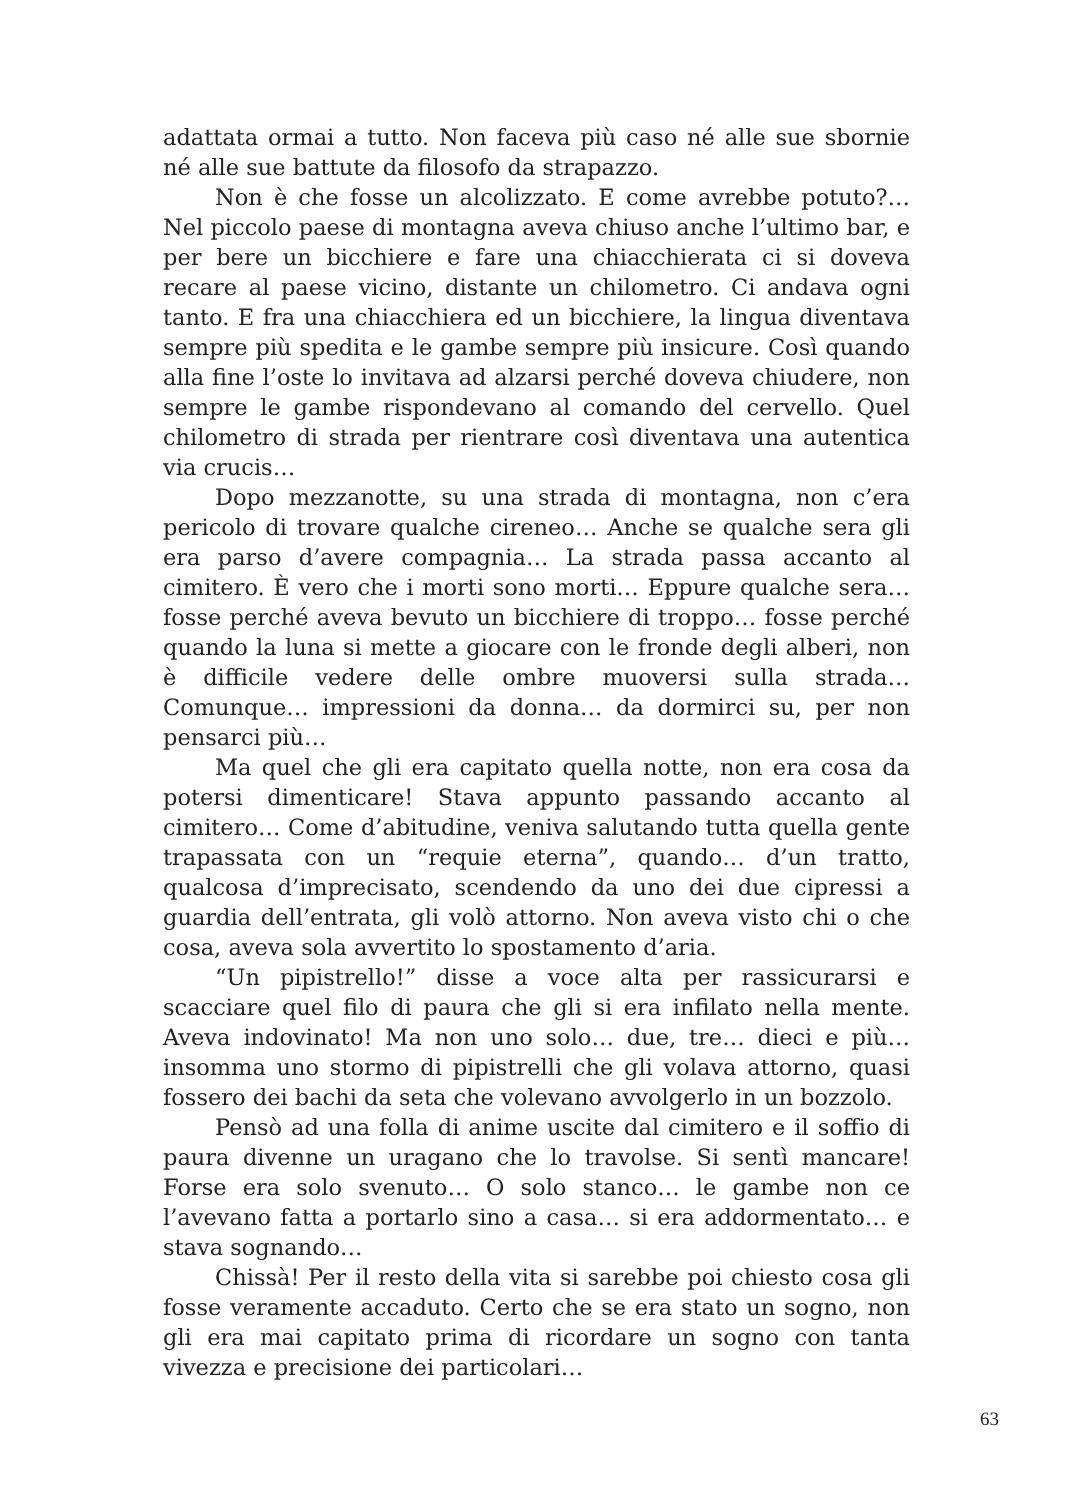adattata ormai a tutto. Non faceva più caso né alle sue sbornie né alle sue battute da filosofo da strapazzo.
Non è che fosse un alcolizzato. E come avrebbe potuto?… Nel piccolo paese di montagna aveva chiuso anche l’ultimo bar, e per bere un bicchiere e fare una chiacchierata ci si doveva recare al paese vicino, distante un chilometro. Ci andava ogni tanto. E fra una chiacchiera ed un bicchiere, la lingua diventava sempre più spedita e le gambe sempre più insicure. Così quando alla fine l’oste lo invitava ad alzarsi perché doveva chiudere, non sempre le gambe rispondevano al comando del cervello. Quel chilometro di strada per rientrare così diventava una autentica via crucis…
Dopo mezzanotte, su una strada di montagna, non c’era pericolo di trovare qualche cireneo… Anche se qualche sera gli era parso d’avere compagnia… La strada passa accanto al cimitero. È vero che i morti sono morti… Eppure qualche sera… fosse perché aveva bevuto un bicchiere di troppo… fosse perché quando la luna si mette a giocare con le fronde degli alberi, non è difficile vedere delle ombre muoversi sulla strada… Comunque… impressioni da donna… da dormirci su, per non pensarci più…
Ma quel che gli era capitato quella notte, non era cosa da potersi dimenticare! Stava appunto passando accanto al cimitero… Come d’abitudine, veniva salutando tutta quella gente trapassata con un “requie eterna”, quando… d’un tratto, qualcosa d’imprecisato, scendendo da uno dei due cipressi a guardia dell’entrata, gli volò attorno. Non aveva visto chi o che cosa, aveva sola avvertito lo spostamento d’aria.
“Un pipistrello!” disse a voce alta per rassicurarsi e scacciare quel filo di paura che gli si era infilato nella mente. Aveva indovinato! Ma non uno solo… due, tre… dieci e più… insomma uno stormo di pipistrelli che gli volava attorno, quasi fossero dei bachi da seta che volevano avvolgerlo in un bozzolo.
Pensò ad una folla di anime uscite dal cimitero e il soffio di paura divenne un uragano che lo travolse. Si sentì mancare! Forse era solo svenuto… O solo stanco… le gambe non ce l’avevano fatta a portarlo sino a casa… si era addormentato… e stava sognando…
Chissà! Per il resto della vita si sarebbe poi chiesto cosa gli fosse veramente accaduto. Certo che se era stato un sogno, non gli era mai capitato prima di ricordare un sogno con tanta vivezza e precisione dei particolari…
63